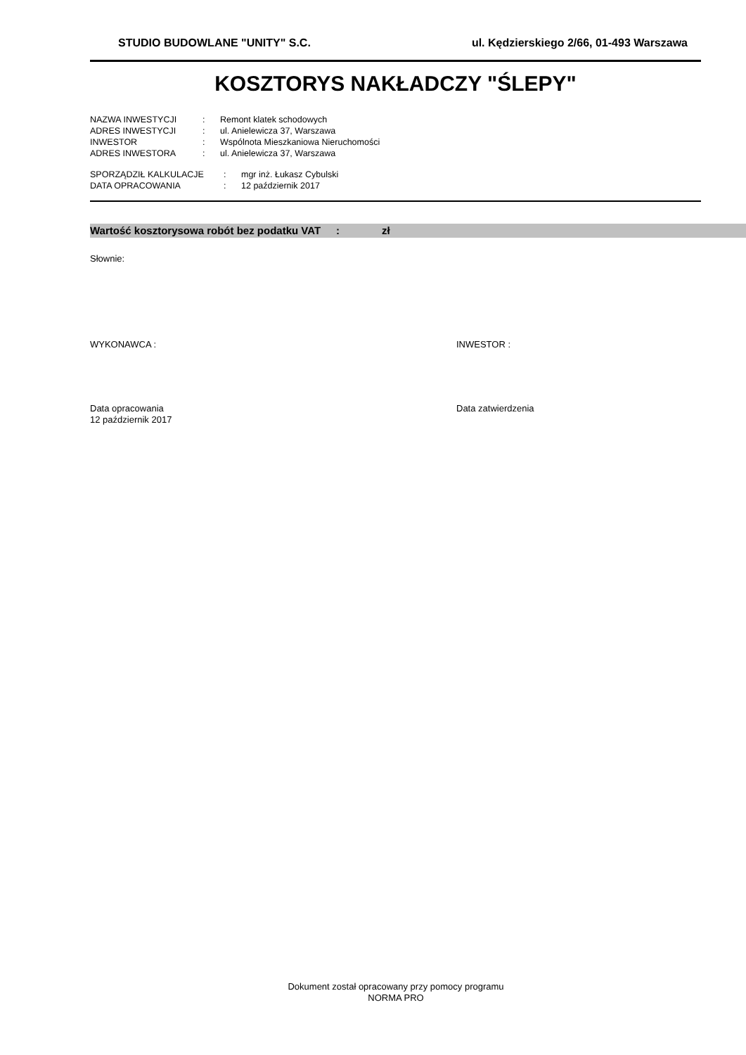STUDIO BUDOWLANE "UNITY" S.C. ul. Kędzierskiego 2/66, 01-493 Warszawa
KOSZTORYS NAKŁADCZY "ŚLEPY"
| NAZWA INWESTYCJI | : | Remont klatek schodowych |
| ADRES INWESTYCJI | : | ul. Anielewicza 37, Warszawa |
| INWESTOR | : | Wspólnota Mieszkaniowa Nieruchomości |
| ADRES INWESTORA | : | ul. Anielewicza 37, Warszawa |
| SPORZĄDZIŁ KALKULACJE | : | mgr inż. Łukasz Cybulski |
| DATA OPRACOWANIA | : | 12 październik 2017 |
Wartość kosztorysowa robót bez podatku VAT: zł
Słownie:
WYKONAWCA : INWESTOR :
Data opracowania
12 październik 2017
Data zatwierdzenia
Dokument został opracowany przy pomocy programu
NORMA PRO